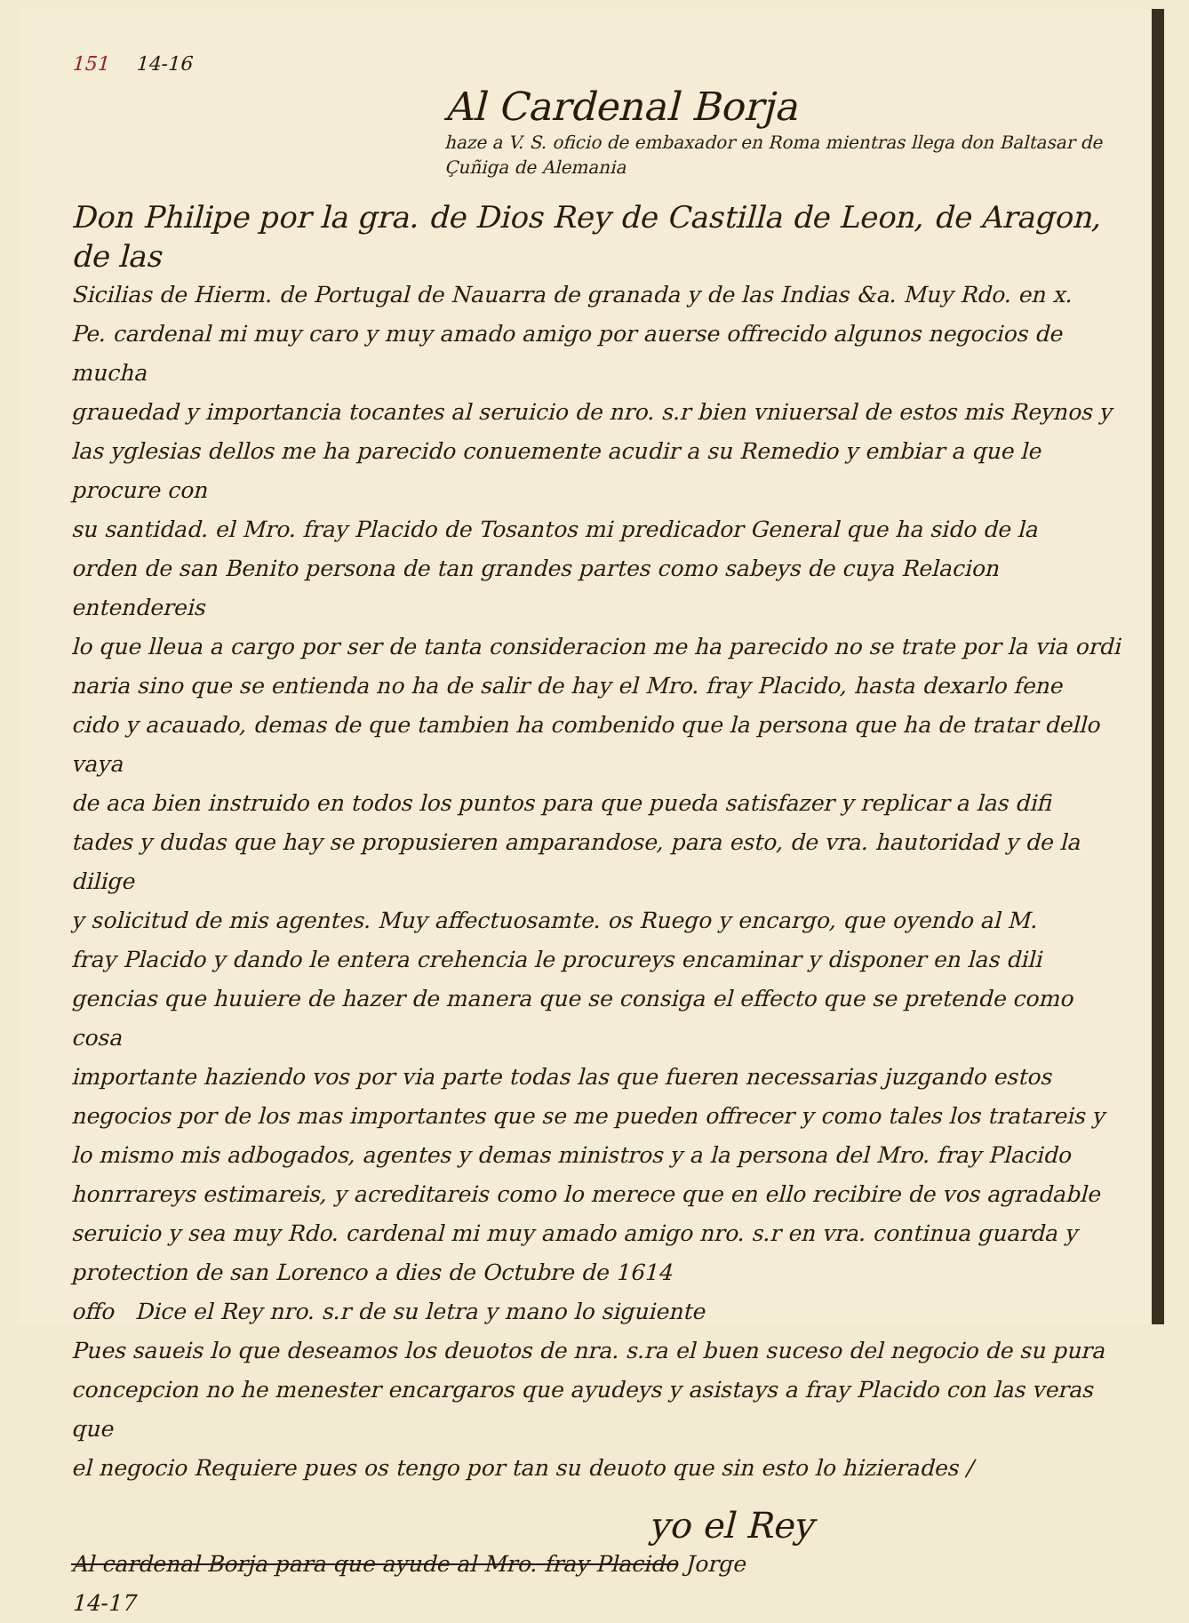151 14-16
Al Cardenal Borja
haze a V. S. oficio de embaxador en Roma mientras llega don Baltasar de Çuñiga de Alemania
Don Philipe por la gra. de Dios Rey de Castilla de Leon, de Aragon, de las
Sicilias de Hierm. de Portugal de Nauarra de granada y de las Indias &a. Muy Rdo. en x.
Pe. cardenal mi muy caro y muy amado amigo por auerse offrecido algunos negocios de mucha
grauedad y importancia tocantes al seruicio de nro. s.r bien vniuersal de estos mis Reynos y
las yglesias dellos me ha parecido conuemente acudir a su Remedio y embiar a que le procure con
su santidad. el Mro. fray Placido de Tosantos mi predicador General que ha sido de la
orden de san Benito persona de tan grandes partes como sabeys de cuya Relacion entendereis
lo que lleua a cargo por ser de tanta consideracion me ha parecido no se trate por la via ordi
naria sino que se entienda no ha de salir de hay el Mro. fray Placido, hasta dexarlo fene
cido y acauado, demas de que tambien ha combenido que la persona que ha de tratar dello vaya
de aca bien instruido en todos los puntos para que pueda satisfazer y replicar a las difi
tades y dudas que hay se propusieren amparandose, para esto, de vra. hautoridad y de la dilige
y solicitud de mis agentes. Muy affectuosamte. os Ruego y encargo, que oyendo al M.
fray Placido y dando le entera crehencia le procureys encaminar y disponer en las dili
gencias que huuiere de hazer de manera que se consiga el effecto que se pretende como cosa
importante haziendo vos por via parte todas las que fueren necessarias juzgando estos
negocios por de los mas importantes que se me pueden offrecer y como tales los tratareis y
lo mismo mis adbogados, agentes y demas ministros y a la persona del Mro. fray Placido
honrrareys estimareis, y acreditareis como lo merece que en ello recibire de vos agradable
seruicio y sea muy Rdo. cardenal mi muy amado amigo nro. s.r en vra. continua guarda y
protection de san Lorenco a dies de Octubre de 1614
offo Dice el Rey nro. s.r de su letra y mano lo siguiente
Pues saueis lo que deseamos los deuotos de nra. s.ra el buen suceso del negocio de su pura
concepcion no he menester encargaros que ayudeys y asistays a fray Placido con las veras que
el negocio Requiere pues os tengo por tan su deuoto que sin esto lo hizierades /
yo el Rey
Al cardenal Borja para que ayude al Mro. fray Placido Jorge
14-17